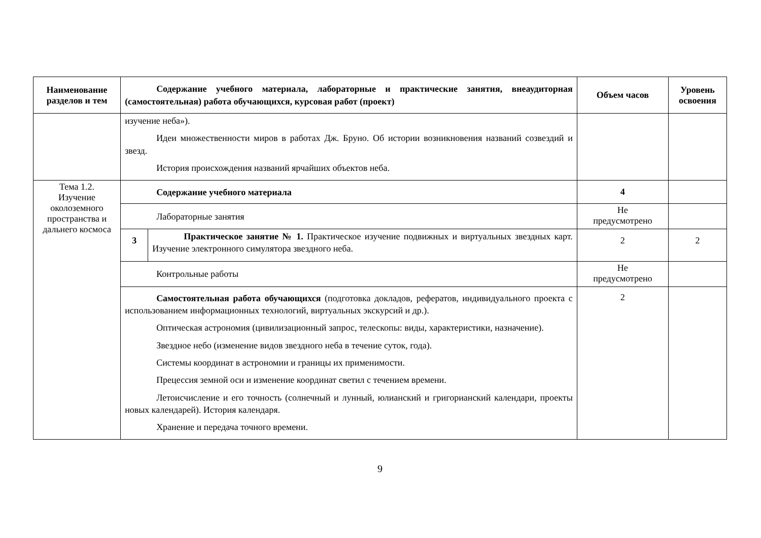| Наименование разделов и тем | Содержание учебного материала, лабораторные и практические занятия, внеаудиторная (самостоятельная) работа обучающихся, курсовая работ (проект) | | Объем часов | Уровень освоения |
| --- | --- | --- | --- | --- |
| | изучение неба»). Идеи множественности миров в работах Дж. Бруно. Об истории возникновения названий созвездий и звезд. История происхождения названий ярчайших объектов неба. | | | |
| Тема 1.2. Изучение околоземного пространства и дальнего космоса | Содержание учебного материала | | 4 | |
| | Лабораторные занятия | | Не предусмотрено | |
| | 3 | Практическое занятие № 1. Практическое изучение подвижных и виртуальных звездных карт. Изучение электронного симулятора звездного неба. | 2 | 2 |
| | Контрольные работы | | Не предусмотрено | |
| | Самостоятельная работа обучающихся (подготовка докладов, рефератов, индивидуального проекта с использованием информационных технологий, виртуальных экскурсий и др.). Оптическая астрономия (цивилизационный запрос, телескопы: виды, характеристики, назначение). Звездное небо (изменение видов звездного неба в течение суток, года). Системы координат в астрономии и границы их применимости. Прецессия земной оси и изменение координат светил с течением времени. Летоисчисление и его точность (солнечный и лунный, юлианский и григорианский календари, проекты новых календарей). История календаря. Хранение и передача точного времени. | | 2 | |
9